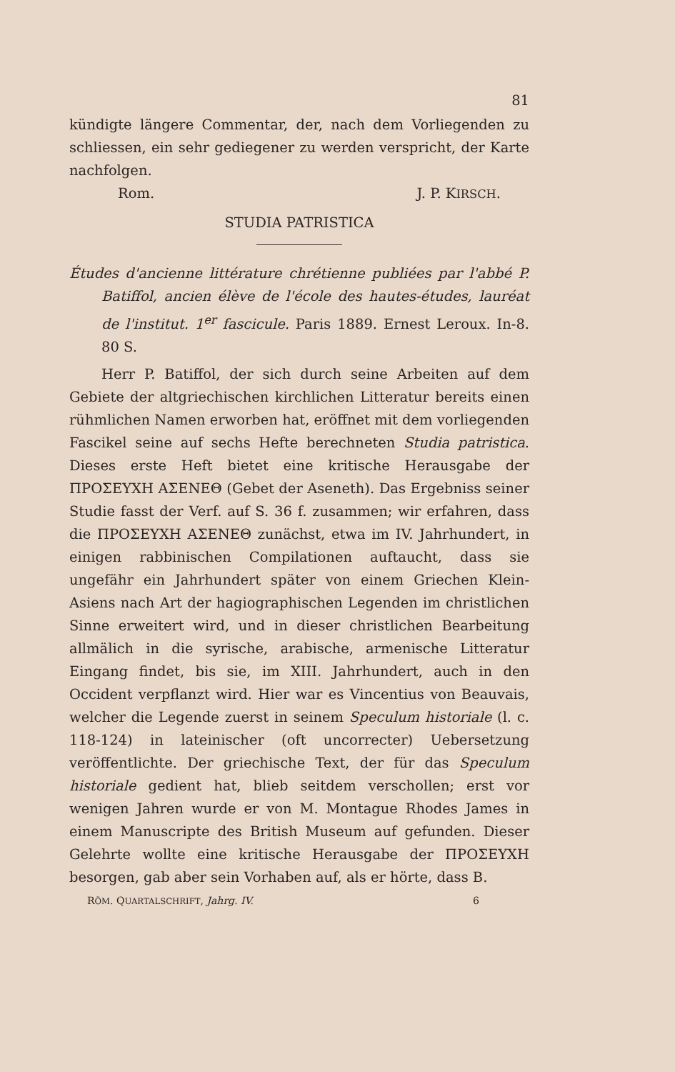81
kündigte längere Commentar, der, nach dem Vorliegenden zu schliessen, ein sehr gediegener zu werden verspricht, der Karte nachfolgen.
Rom. J. P. KIRSCH.
STUDIA PATRISTICA
Études d'ancienne littérature chrétienne publiées par l'abbé P. Batiffol, ancien élève de l'école des hautes-études, lauréat de l'institut. 1<sup>er</sup> fascicule. Paris 1889. Ernest Leroux. In-8. 80 S.
Herr P. Batiffol, der sich durch seine Arbeiten auf dem Gebiete der altgriechischen kirchlichen Litteratur bereits einen rühmlichen Namen erworben hat, eröffnet mit dem vorliegenden Fascikel seine auf sechs Hefte berechneten Studia patristica. Dieses erste Heft bietet eine kritische Herausgabe der ΠΡΟΣΕΥΧΗ ΑΣΕΝΕΘ (Gebet der Aseneth). Das Ergebniss seiner Studie fasst der Verf. auf S. 36 f. zusammen; wir erfahren, dass die ΠΡΟΣΕΥΧΗ ΑΣΕΝΕΘ zunächst, etwa im IV. Jahrhundert, in einigen rabbinischen Compilationen auftaucht, dass sie ungefähr ein Jahrhundert später von einem Griechen Klein-Asiens nach Art der hagiographischen Legenden im christlichen Sinne erweitert wird, und in dieser christlichen Bearbeitung allmälich in die syrische, arabische, armenische Litteratur Eingang findet, bis sie, im XIII. Jahrhundert, auch in den Occident verpflanzt wird. Hier war es Vincentius von Beauvais, welcher die Legende zuerst in seinem Speculum historiale (l. c. 118-124) in lateinischer (oft uncorrecter) Uebersetzung veröffentlichte. Der griechische Text, der für das Speculum historiale gedient hat, blieb seitdem verschollen; erst vor wenigen Jahren wurde er von M. Montague Rhodes James in einem Manuscripte des British Museum auf gefunden. Dieser Gelehrte wollte eine kritische Herausgabe der ΠΡΟΣΕΥΧΗ besorgen, gab aber sein Vorhaben auf, als er hörte, dass B.
RÖM. QUARTALSCHRIFT, Jahrg. IV. 6